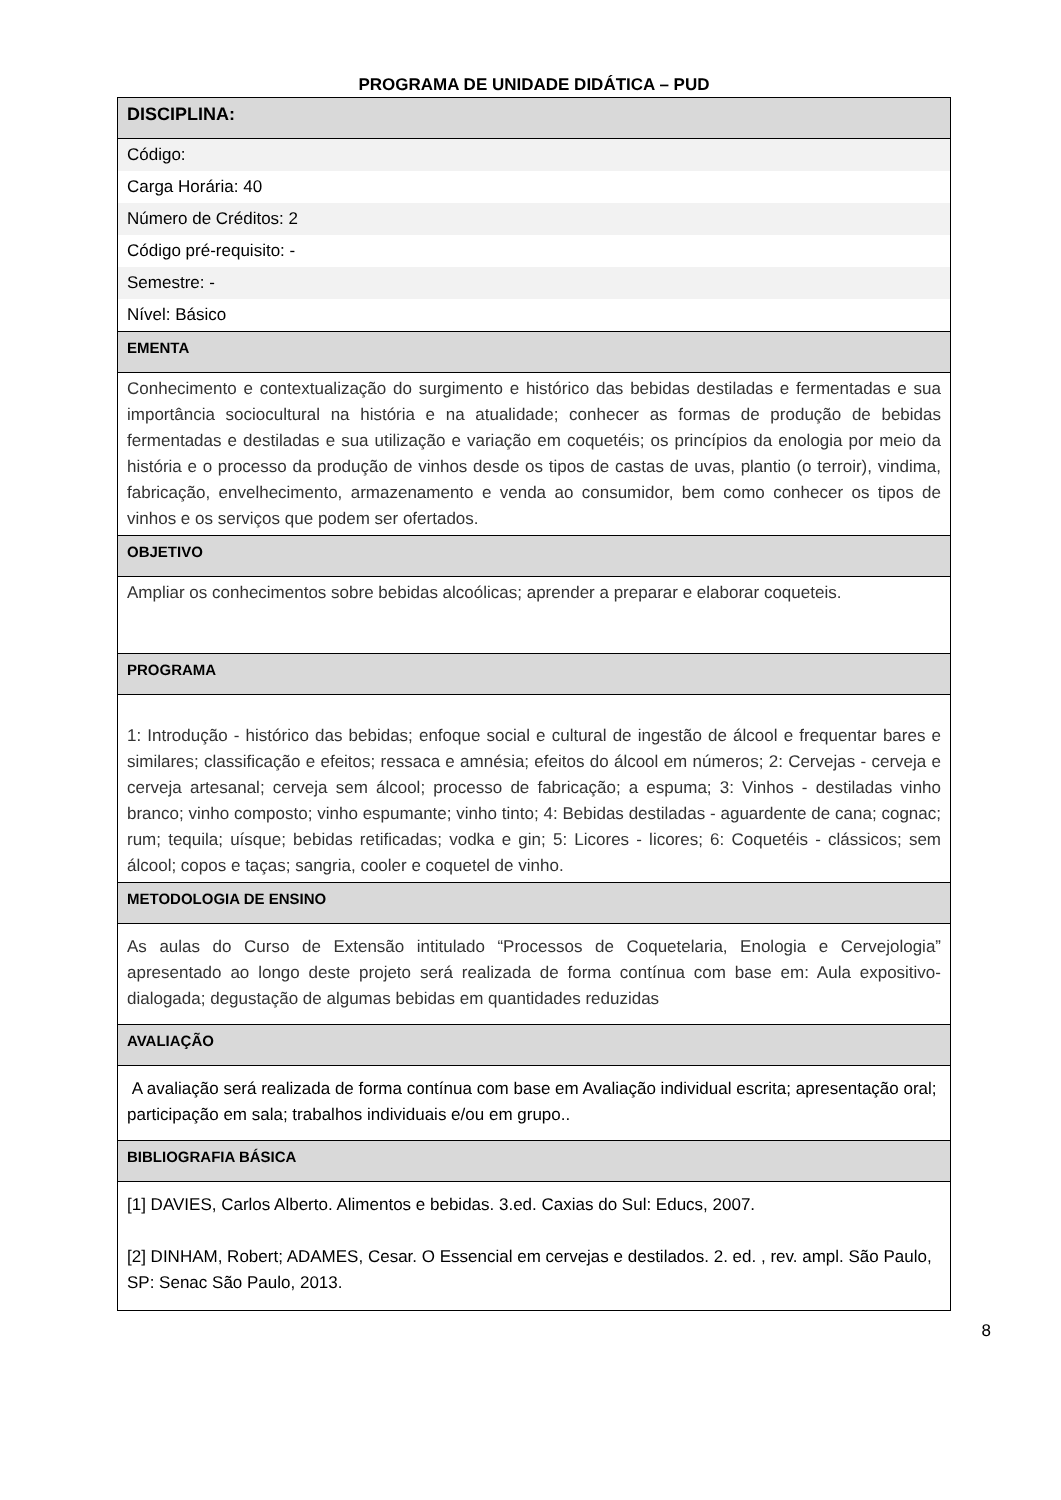PROGRAMA DE UNIDADE DIDÁTICA – PUD
| DISCIPLINA: |
| Código: |
| Carga Horária: 40 |
| Número de Créditos: 2 |
| Código pré-requisito: - |
| Semestre: - |
| Nível: Básico |
| EMENTA |
| Conhecimento e contextualização do surgimento e histórico das bebidas destiladas e fermentadas e sua importância sociocultural na história e na atualidade; conhecer as formas de produção de bebidas fermentadas e destiladas e sua utilização e variação em coquetéis; os princípios da enologia por meio da história e o processo da produção de vinhos desde os tipos de castas de uvas, plantio (o terroir), vindima, fabricação, envelhecimento, armazenamento e venda ao consumidor, bem como conhecer os tipos de vinhos e os serviços que podem ser ofertados. |
| OBJETIVO |
| Ampliar os conhecimentos sobre bebidas alcoólicas; aprender a preparar e elaborar coqueteis. |
| PROGRAMA |
| 1: Introdução - histórico das bebidas; enfoque social e cultural de ingestão de álcool e frequentar bares e similares; classificação e efeitos; ressaca e amnésia; efeitos do álcool em números; 2: Cervejas - cerveja e cerveja artesanal; cerveja sem álcool; processo de fabricação; a espuma; 3: Vinhos - destiladas vinho branco; vinho composto; vinho espumante; vinho tinto; 4: Bebidas destiladas - aguardente de cana; cognac; rum; tequila; uísque; bebidas retificadas; vodka e gin; 5: Licores - licores; 6: Coquetéis - clássicos; sem álcool; copos e taças; sangria, cooler e coquetel de vinho. |
| METODOLOGIA DE ENSINO |
| As aulas do Curso de Extensão intitulado “Processos de Coquetelaria, Enologia e Cervejologia” apresentado ao longo deste projeto será realizada de forma contínua com base em: Aula expositivo-dialogada; degustação de algumas bebidas em quantidades reduzidas |
| AVALIAÇÃO |
| A avaliação será realizada de forma contínua com base em Avaliação individual escrita; apresentação oral; participação em sala; trabalhos individuais e/ou em grupo.. |
| BIBLIOGRAFIA BÁSICA |
| [1] DAVIES, Carlos Alberto. Alimentos e bebidas. 3.ed. Caxias do Sul: Educs, 2007. [2] DINHAM, Robert; ADAMES, Cesar. O Essencial em cervejas e destilados. 2. ed. , rev. ampl. São Paulo, SP: Senac São Paulo, 2013. |
8